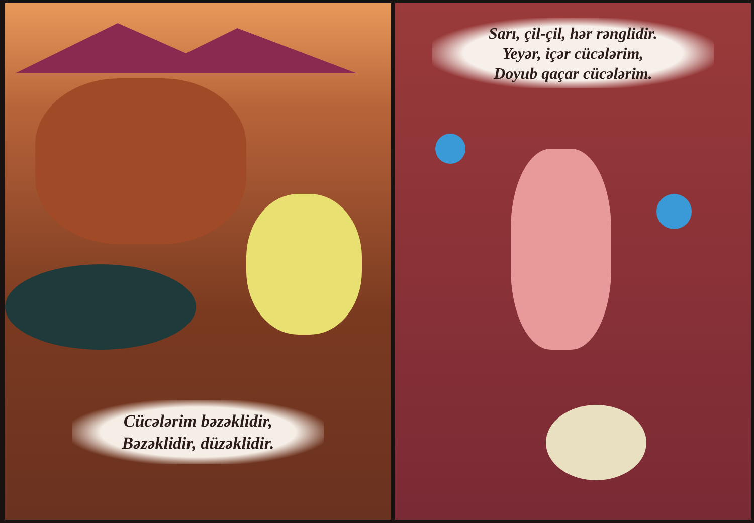Cücələrim bəzəklidir,
Bəzəklidir, düzəklidir.
Sarı, çil-çil, hər rənglidir.
Yeyər, içər cücələrim,
Doyub qaçar cücələrim.